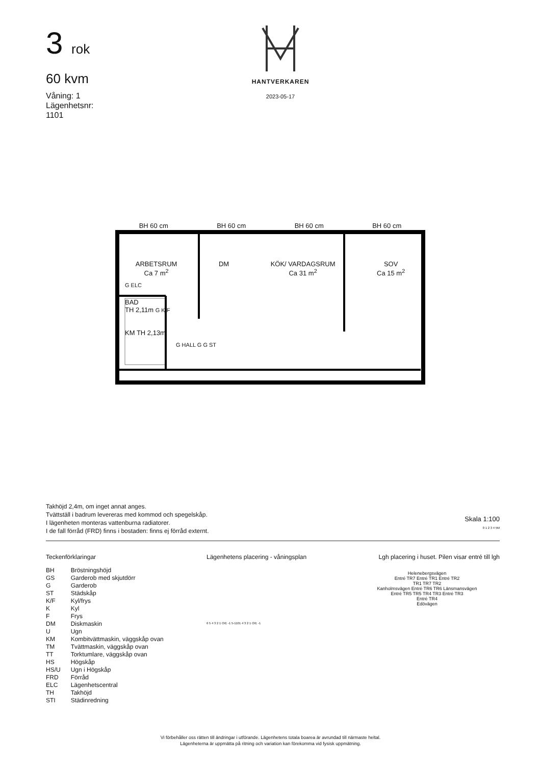3 rok
60 kvm
Våning: 1
Lägenhetsnr:
1101
HANTVERKAREN
2023-05-17
BH 60 cm BH 60 cm BH 60 cm BH 60 cm
ARBETSRUM
Ca 7 m<sup>2</sup> DM KÖK/ VARDAGSRUM
Ca 31 m<sup>2</sup> SOV
Ca 15 m<sup>2</sup>
G ELC
BAD
TH 2,11m G K/F
KM TH 2,13m
G HALL G G ST
Takhöjd 2,4m, om inget annat anges.
Tvättställ i badrum levereras med kommod och spegelskåp.
I lägenheten monteras vattenburna radiatorer.
I de fall förråd (FRD) finns i bostaden: finns ej förråd externt.
Skala 1:100
0 1 2 3 4 5M
Teckenförklaringar
| BH | Bröstningshöjd |
| GS | Garderob med skjutdörr |
| G | Garderob |
| ST | Städskåp |
| K/F | Kyl/frys |
| K | Kyl |
| F | Frys |
| DM | Diskmaskin |
| U | Ugn |
| KM | Kombitvättmaskin, väggskåp ovan |
| TM | Tvättmaskin, väggskåp ovan |
| TT | Torktumlare, väggskåp ovan |
| HS | Högskåp |
| HS/U | Ugn i Högskåp |
| FRD | Förråd |
| ELC | Lägenhetscentral |
| TH | Takhöjd |
| STI | Städinredning |
Lägenhetens placering - våningsplan
6 5 4 3 2 1 O/E -1 5-1101 4 3 2 1 O/E -1
Lgh placering i huset. Pilen visar entré till lgh
Helenebergsvägen
Entré TR7 Entré TR1 Entré TR2
TR1 TR7 TR2
Kanholmsvägen Entré TR6 TR6 Länsmansvägen
Entré TR5 TR5 TR4 TR3 Entré TR3
Entré TR4
Edövägen
Vi förbehåller oss rätten till ändringar i utförande. Lägenhetens totala boarea är avrundad till närmaste heltal.
Lägenheterna är uppmätta på ritning och variation kan förekomma vid fysisk uppmätning.